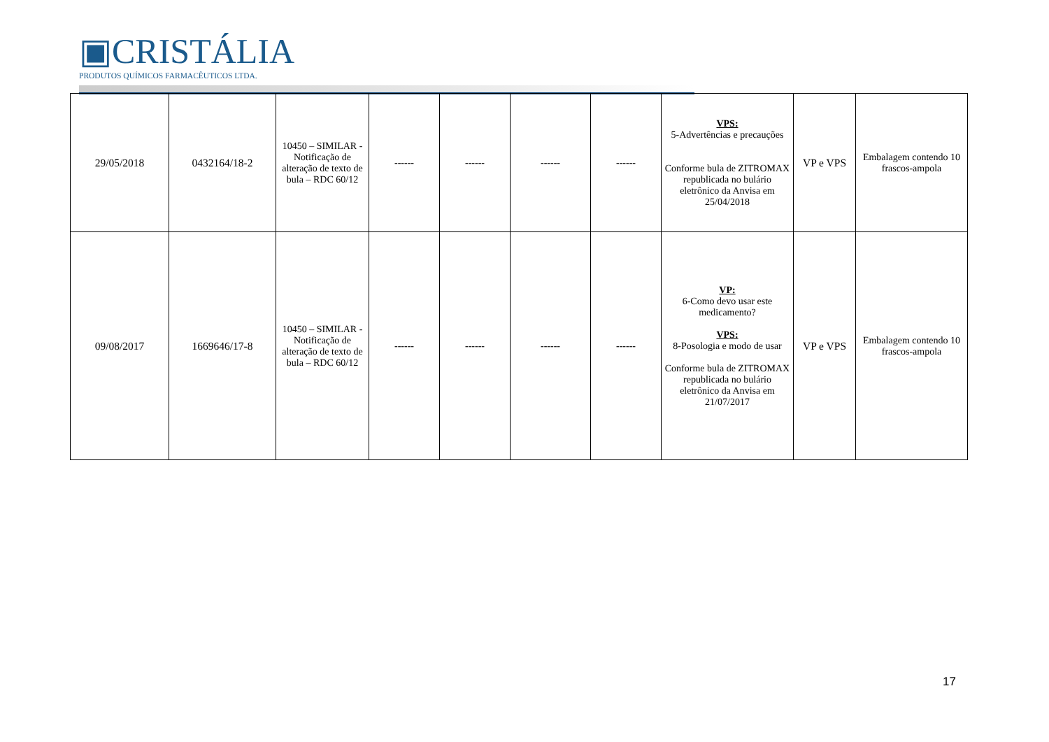▣CRISTÁLIA
PRODUTOS QUÍMICOS FARMACÊUTICOS LTDA.
| 29/05/2018 | 0432164/18-2 | 10450 – SIMILAR - Notificação de alteração de texto de bula – RDC 60/12 | ------ | ------ | ------ | ------ | VPS: 5-Advertências e precauções Conforme bula de ZITROMAX republicada no bulário eletrônico da Anvisa em 25/04/2018 | VP e VPS | Embalagem contendo 10 frascos-ampola |
| 09/08/2017 | 1669646/17-8 | 10450 – SIMILAR - Notificação de alteração de texto de bula – RDC 60/12 | ------ | ------ | ------ | ------ | VP: 6-Como devo usar este medicamento? VPS: 8-Posologia e modo de usar Conforme bula de ZITROMAX republicada no bulário eletrônico da Anvisa em 21/07/2017 | VP e VPS | Embalagem contendo 10 frascos-ampola |
17